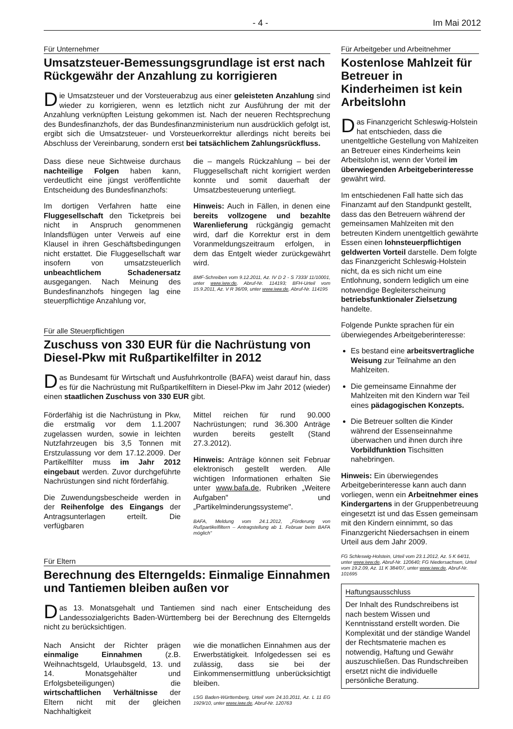- 4 - Im Mai 2012
Für Unternehmer
Umsatzsteuer-Bemessungsgrundlage ist erst nach Rückgewähr der Anzahlung zu korrigieren
Die Umsatzsteuer und der Vorsteuerabzug aus einer geleisteten Anzahlung sind wieder zu korrigieren, wenn es letztlich nicht zur Ausführung der mit der Anzahlung verknüpften Leistung gekommen ist. Nach der neueren Rechtsprechung des Bundesfinanzhofs, der das Bundesfinanzministerium nun ausdrücklich gefolgt ist, ergibt sich die Umsatzsteuer- und Vorsteuerkorrektur allerdings nicht bereits bei Abschluss der Vereinbarung, sondern erst bei tatsächlichem Zahlungsrückfluss.
Dass diese neue Sichtweise durchaus nachteilige Folgen haben kann, verdeutlicht eine jüngst veröffentlichte Entscheidung des Bundesfinanzhofs:
Im dortigen Verfahren hatte eine Fluggesellschaft den Ticketpreis bei nicht in Anspruch genommenen Inlandsflügen unter Verweis auf eine Klausel in ihren Geschäftsbedingungen nicht erstattet. Die Fluggesellschaft war insofern von umsatzsteuerlich unbeachtlichem Schadenersatz ausgegangen. Nach Meinung des Bundesfinanzhofs hingegen lag eine steuerpflichtige Anzahlung vor,
die – mangels Rückzahlung – bei der Fluggesellschaft nicht korrigiert werden konnte und somit dauerhaft der Umsatzbesteuerung unterliegt.
Hinweis: Auch in Fällen, in denen eine bereits vollzogene und bezahlte Warenlieferung rückgängig gemacht wird, darf die Korrektur erst in dem Voranmeldungszeitraum erfolgen, in dem das Entgelt wieder zurückgewährt wird.
BMF-Schreiben vom 9.12.2011, Az. IV D 2 - S 7333/ 11/10001, unter www.iww.de, Abruf-Nr. 114193; BFH-Urteil vom 15.9.2011, Az. V R 36/09, unter www.iww.de, Abruf-Nr. 114195
Für alle Steuerpflichtigen
Zuschuss von 330 EUR für die Nachrüstung von Diesel-Pkw mit Rußpartikelfilter in 2012
Das Bundesamt für Wirtschaft und Ausfuhrkontrolle (BAFA) weist darauf hin, dass es für die Nachrüstung mit Rußpartikelfiltern in Diesel-Pkw im Jahr 2012 (wieder) einen staatlichen Zuschuss von 330 EUR gibt.
Förderfähig ist die Nachrüstung in Pkw, die erstmalig vor dem 1.1.2007 zugelassen wurden, sowie in leichten Nutzfahrzeugen bis 3,5 Tonnen mit Erstzulassung vor dem 17.12.2009. Der Partikelfilter muss im Jahr 2012 eingebaut werden. Zuvor durchgeführte Nachrüstungen sind nicht förderfähig.
Die Zuwendungsbescheide werden in der Reihenfolge des Eingangs der Antragsunterlagen erteilt. Die verfügbaren
Mittel reichen für rund 90.000 Nachrüstungen; rund 36.300 Anträge wurden bereits gestellt (Stand 27.3.2012).
Hinweis: Anträge können seit Februar elektronisch gestellt werden. Alle wichtigen Informationen erhalten Sie unter www.bafa.de, Rubriken „Weitere Aufgaben" und „Partikelminderungssysteme".
BAFA, Meldung vom 24.1.2012, „Förderung von Rußpartikelfiltern – Antragstellung ab 1. Februar beim BAFA möglich"
Für Eltern
Berechnung des Elterngelds: Einmalige Einnahmen und Tantiemen bleiben außen vor
Das 13. Monatsgehalt und Tantiemen sind nach einer Entscheidung des Landessozialgerichts Baden-Württemberg bei der Berechnung des Elterngelds nicht zu berücksichtigen.
Nach Ansicht der Richter prägen einmalige Einnahmen (z.B. Weihnachtsgeld, Urlaubsgeld, 13. und 14. Monatsgehälter und Erfolgsbeteiligungen) die wirtschaftlichen Verhältnisse der Eltern nicht mit der gleichen Nachhaltigkeit
wie die monatlichen Einnahmen aus der Erwerbstätigkeit. Infolgedessen sei es zulässig, dass sie bei der Einkommensermittlung unberücksichtigt bleiben.
LSG Baden-Württemberg, Urteil vom 24.10.2011, Az. L 11 EG 1929/10, unter www.iww.de, Abruf-Nr. 120763
Für Arbeitgeber und Arbeitnehmer
Kostenlose Mahlzeit für Betreuer in Kinderheimen ist kein Arbeitslohn
Das Finanzgericht Schleswig-Holstein hat entschieden, dass die unentgeltliche Gestellung von Mahlzeiten an Betreuer eines Kinderheims kein Arbeitslohn ist, wenn der Vorteil im überwiegenden Arbeitgeberinteresse gewährt wird.
Im entschiedenen Fall hatte sich das Finanzamt auf den Standpunkt gestellt, dass das den Betreuern während der gemeinsamen Mahlzeiten mit den betreuten Kindern unentgeltlich gewährte Essen einen lohnsteuerpflichtigen geldwerten Vorteil darstelle. Dem folgte das Finanzgericht Schleswig-Holstein nicht, da es sich nicht um eine Entlohnung, sondern lediglich um eine notwendige Begleiterscheinung betriebsfunktionaler Zielsetzung handelte.
Folgende Punkte sprachen für ein überwiegendes Arbeitgeberinteresse:
Es bestand eine arbeitsvertragliche Weisung zur Teilnahme an den Mahlzeiten.
Die gemeinsame Einnahme der Mahlzeiten mit den Kindern war Teil eines pädagogischen Konzepts.
Die Betreuer sollten die Kinder während der Essenseinnahme überwachen und ihnen durch ihre Vorbildfunktion Tischsitten nahebringen.
Hinweis: Ein überwiegendes Arbeitgeberinteresse kann auch dann vorliegen, wenn ein Arbeitnehmer eines Kindergartens in der Gruppenbetreuung eingesetzt ist und das Essen gemeinsam mit den Kindern einnimmt, so das Finanzgericht Niedersachsen in einem Urteil aus dem Jahr 2009.
FG Schleswig-Holstein, Urteil vom 23.1.2012, Az. 5 K 64/11, unter www.iww.de, Abruf-Nr. 120640; FG Niedersachsen, Urteil vom 19.2.09, Az. 11 K 384/07, unter www.iww.de, Abruf-Nr. 101695
Haftungsausschluss
Der Inhalt des Rundschreibens ist nach bestem Wissen und Kenntnisstand erstellt worden. Die Komplexität und der ständige Wandel der Rechtsmaterie machen es notwendig, Haftung und Gewähr auszuschließen. Das Rundschreiben ersetzt nicht die individuelle persönliche Beratung.